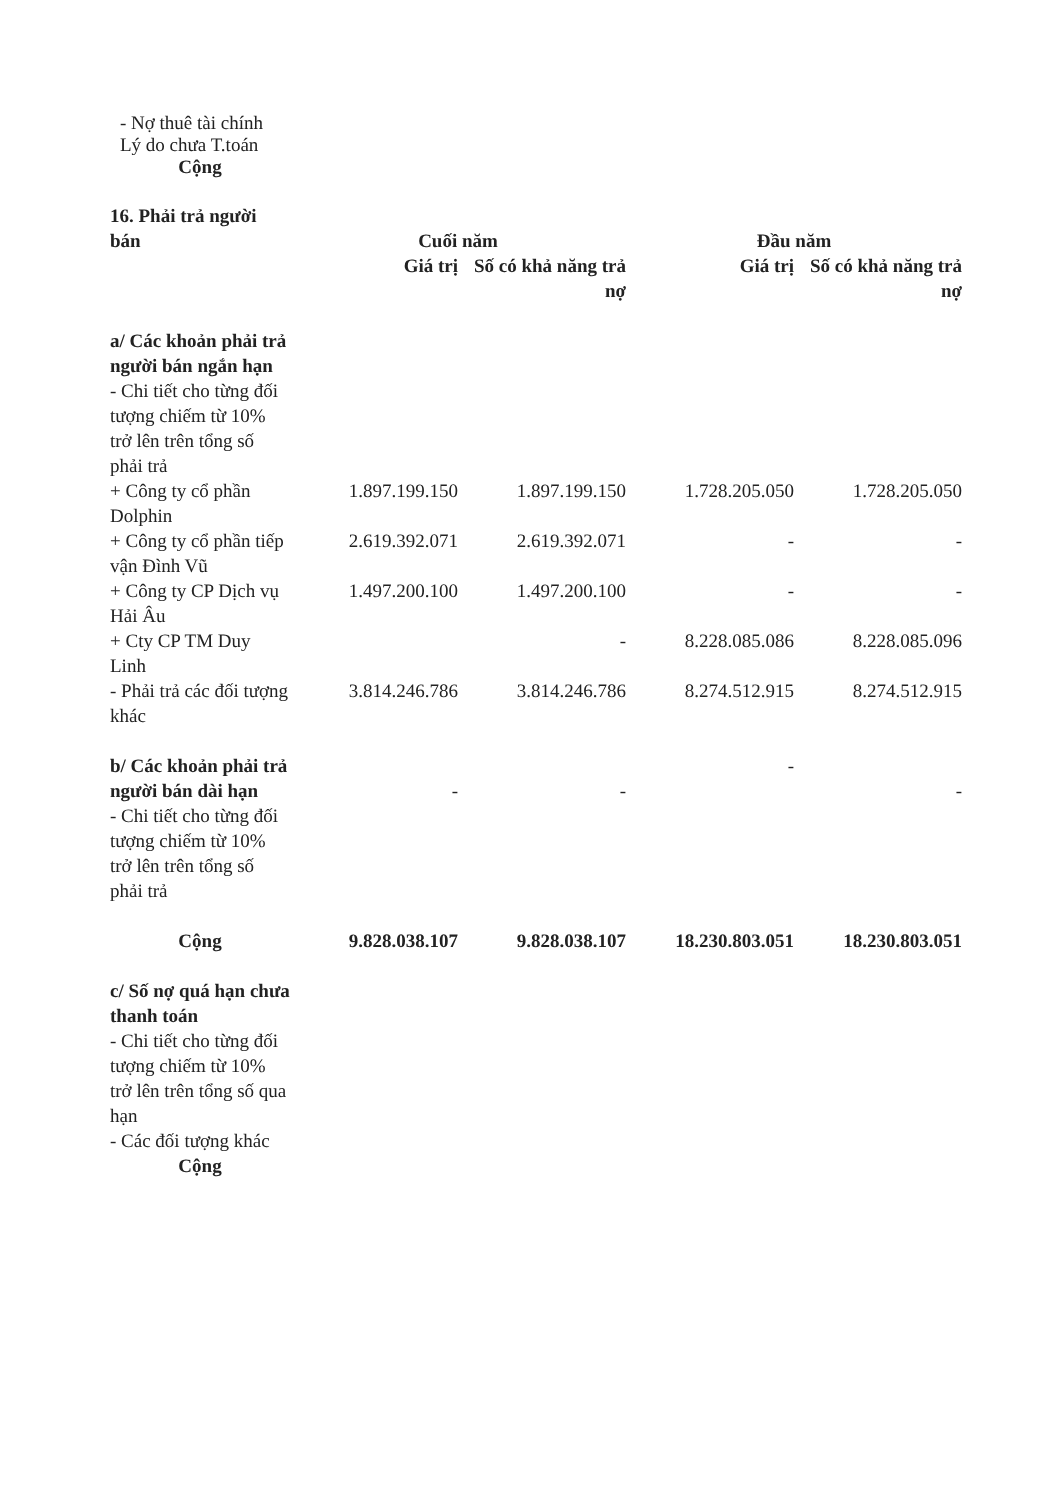- Nợ thuê tài chính
Lý do chưa T.toán
Cộng
| 16. Phải trả người bán | Cuối năm | | Đầu năm | |
| | Giá trị | Số có khả năng trả nợ | Giá trị | Số có khả năng trả nợ |
| a/ Các khoản phải trả người bán ngắn hạn - Chi tiết cho từng đối tượng chiếm từ 10% trở lên trên tổng số phải trả | | | | |
| + Công ty cổ phần Dolphin | 1.897.199.150 | 1.897.199.150 | 1.728.205.050 | 1.728.205.050 |
| + Công ty cổ phần tiếp vận Đình Vũ | 2.619.392.071 | 2.619.392.071 | - | - |
| + Công ty CP Dịch vụ Hải Âu | 1.497.200.100 | 1.497.200.100 | - | - |
| + Cty CP TM Duy Linh | | - | 8.228.085.086 | 8.228.085.096 |
| - Phải trả các đối tượng khác | 3.814.246.786 | 3.814.246.786 | 8.274.512.915 | 8.274.512.915 |
| b/ Các khoản phải trả người bán dài hạn - Chi tiết cho từng đối tượng chiếm từ 10% trở lên trên tổng số phải trả | - | - | - | - |
| Cộng | 9.828.038.107 | 9.828.038.107 | 18.230.803.051 | 18.230.803.051 |
| c/ Số nợ quá hạn chưa thanh toán - Chi tiết cho từng đối tượng chiếm từ 10% trở lên trên tổng số qua hạn - Các đối tượng khác | | | | |
| Cộng | | | | |